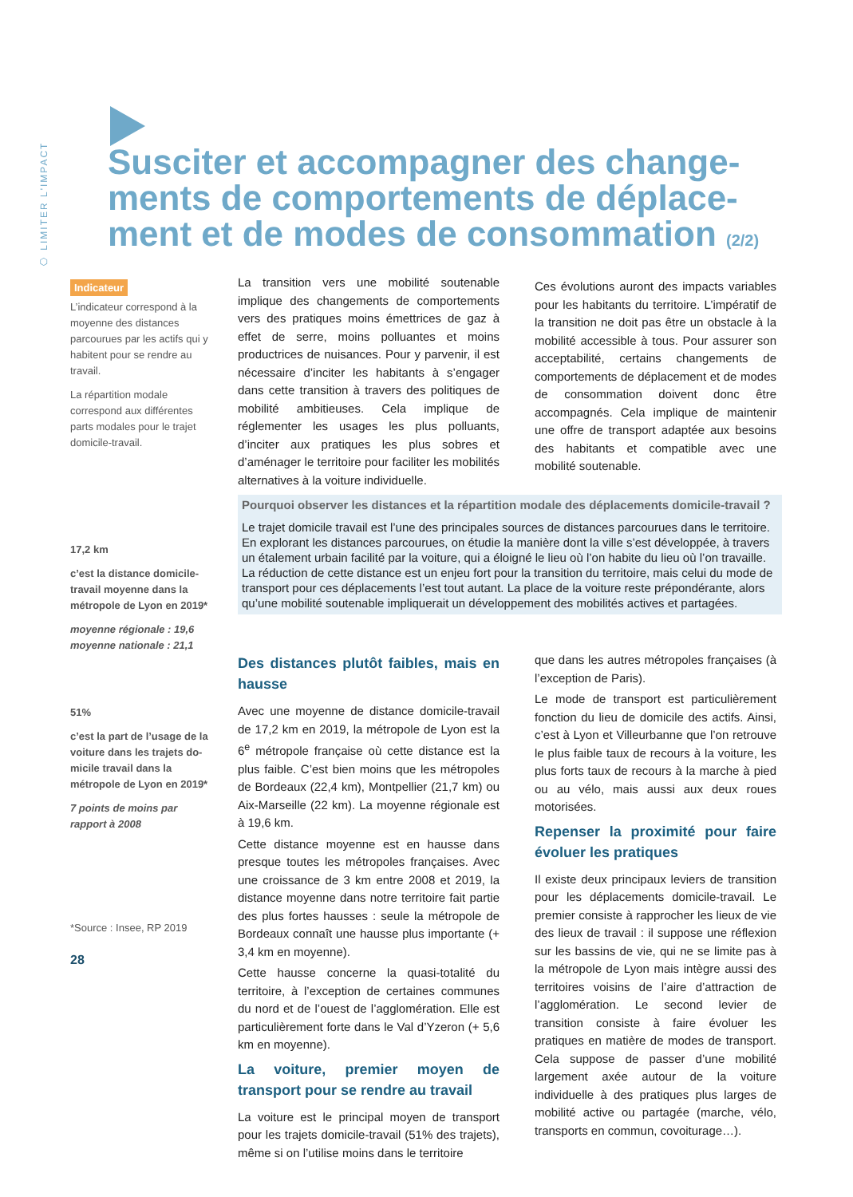⬡ LIMITER L'IMPACT
Susciter et accompagner des change-ments de comportements de déplace-ment et de modes de consommation (2/2)
Indicateur
L’indicateur correspond à la moyenne des distances parcourues par les actifs qui y habitent pour se rendre au travail.
La répartition modale correspond aux différentes parts modales pour le trajet domicile-travail.
17,2 km
c’est la distance domicile-travail moyenne dans la métropole de Lyon en 2019*
moyenne régionale : 19,6
moyenne nationale : 21,1
51%
c’est la part de l’usage de la voiture dans les trajets do-micile travail dans la métropole de Lyon en 2019*
7 points de moins par rapport à 2008
*Source : Insee, RP 2019
28
La transition vers une mobilité soutenable implique des changements de comportements vers des pratiques moins émettrices de gaz à effet de serre, moins polluantes et moins productrices de nuisances. Pour y parvenir, il est nécessaire d’inciter les habitants à s’engager dans cette transition à travers des politiques de mobilité ambitieuses. Cela implique de réglementer les usages les plus polluants, d’inciter aux pratiques les plus sobres et d’aménager le territoire pour faciliter les mobilités alternatives à la voiture individuelle.
Ces évolutions auront des impacts variables pour les habitants du territoire. L’impératif de la transition ne doit pas être un obstacle à la mobilité accessible à tous. Pour assurer son acceptabilité, certains changements de comportements de déplacement et de modes de consommation doivent donc être accompagnés. Cela implique de maintenir une offre de transport adaptée aux besoins des habitants et compatible avec une mobilité soutenable.
Pourquoi observer les distances et la répartition modale des déplacements domicile-travail ?
Le trajet domicile travail est l’une des principales sources de distances parcourues dans le territoire. En explorant les distances parcourues, on étudie la manière dont la ville s’est développée, à travers un étalement urbain facilité par la voiture, qui a éloigné le lieu où l’on habite du lieu où l’on travaille. La réduction de cette distance est un enjeu fort pour la transition du territoire, mais celui du mode de transport pour ces déplacements l’est tout autant. La place de la voiture reste prépondérante, alors qu’une mobilité soutenable impliquerait un développement des mobilités actives et partagées.
Des distances plutôt faibles, mais en hausse
Avec une moyenne de distance domicile-travail de 17,2 km en 2019, la métropole de Lyon est la 6<sup>e</sup> métropole française où cette distance est la plus faible. C’est bien moins que les métropoles de Bordeaux (22,4 km), Montpellier (21,7 km) ou Aix-Marseille (22 km). La moyenne régionale est à 19,6 km.
Cette distance moyenne est en hausse dans presque toutes les métropoles françaises. Avec une croissance de 3 km entre 2008 et 2019, la distance moyenne dans notre territoire fait partie des plus fortes hausses : seule la métropole de Bordeaux connaît une hausse plus importante (+ 3,4 km en moyenne).
Cette hausse concerne la quasi-totalité du territoire, à l’exception de certaines communes du nord et de l’ouest de l’agglomération. Elle est particulièrement forte dans le Val d’Yzeron (+ 5,6 km en moyenne).
La voiture, premier moyen de transport pour se rendre au travail
La voiture est le principal moyen de transport pour les trajets domicile-travail (51% des trajets), même si on l’utilise moins dans le territoire
que dans les autres métropoles françaises (à l’exception de Paris).
Le mode de transport est particulièrement fonction du lieu de domicile des actifs. Ainsi, c’est à Lyon et Villeurbanne que l’on retrouve le plus faible taux de recours à la voiture, les plus forts taux de recours à la marche à pied ou au vélo, mais aussi aux deux roues motorisées.
Repenser la proximité pour faire évoluer les pratiques
Il existe deux principaux leviers de transition pour les déplacements domicile-travail. Le premier consiste à rapprocher les lieux de vie des lieux de travail : il suppose une réflexion sur les bassins de vie, qui ne se limite pas à la métropole de Lyon mais intègre aussi des territoires voisins de l’aire d’attraction de l’agglomération. Le second levier de transition consiste à faire évoluer les pratiques en matière de modes de transport. Cela suppose de passer d’une mobilité largement axée autour de la voiture individuelle à des pratiques plus larges de mobilité active ou partagée (marche, vélo, transports en commun, covoiturage…).